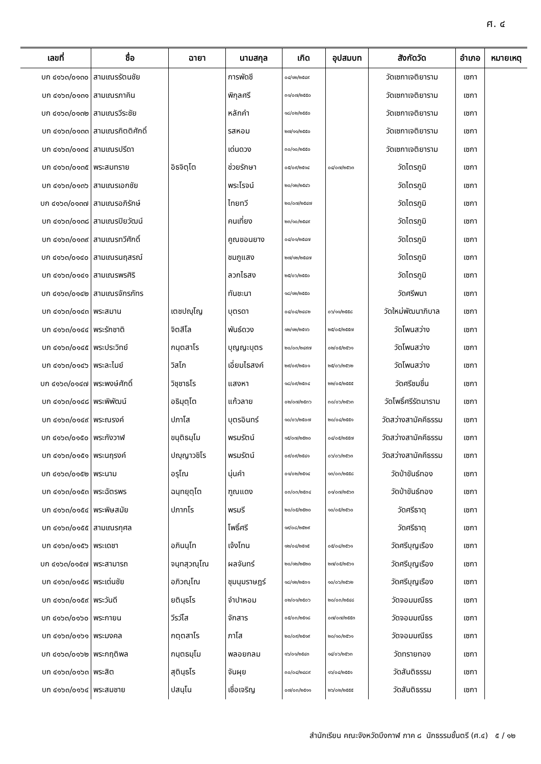ศ. ๔
| เลขที่ | ชื่อ | ฉายา | นามสกุล | เกิด | อุปสมบท | สังกัดวัด | อำเภอ | หมายเหตุ |
| --- | --- | --- | --- | --- | --- | --- | --- | --- |
| บก ๔๑๖๓/๐๑๓๐ | สามเณรรัตนชัย | | การพัดชี | ๐๔/๑๒/๒๕๔๙ | | วัดเซกาเจติยาราม | เซกา | |
| บก ๔๑๖๓/๐๑๓๑ | สามเณรภาคิน | | พิกุลศรี | ๓๑/๐๗/๒๕๕๐ | | วัดเซกาเจติยาราม | เซกา | |
| บก ๔๑๖๓/๐๑๓๒ | สามเณรวีระชัย | | หลักคำ | ๑๘/๐๒/๒๕๕๐ | | วัดเซกาเจติยาราม | เซกา | |
| บก ๔๑๖๓/๐๑๓๓ | สามเณรกิตติศักดิ์ | | รสหอม | ๒๗/๑๑/๒๕๕๐ | | วัดเซกาเจติยาราม | เซกา | |
| บก ๔๑๖๓/๐๑๓๔ | สามเณรปรีดา | | เด่นดวง | ๓๐/๑๐/๒๕๕๐ | | วัดเซกาเจติยาราม | เซกา | |
| บก ๔๑๖๓/๐๑๓๕ | พระสมทราย | อิธจิตฺโต | ช่วยรักษา | ๐๕/๐๙/๒๕๑๔ | ๐๔/๐๗/๒๕๖๓ | วัดไตรภูมิ | เซกา | |
| บก ๔๑๖๓/๐๑๓๖ | สามเณรเอกชัย | | พระโรจน์ | ๒๐/๑๒/๒๕๔๖ | | วัดไตรภูมิ | เซกา | |
| บก ๔๑๖๓/๐๑๓๗ | สามเณรอภิรักษ์ | | ไทยทวี | ๒๐/๐๗/๒๕๔๗ | | วัดไตรภูมิ | เซกา | |
| บก ๔๑๖๓/๐๑๓๘ | สามเณรปิยวัฒน์ | | คนเที่ยง | ๒๓/๑๐/๒๕๔๙ | | วัดไตรภูมิ | เซกา | |
| บก ๔๑๖๓/๐๑๓๙ | สามเณรทวีศักดิ์ | | คูณขอนยาง | ๐๔/๐๑/๒๕๔๗ | | วัดไตรภูมิ | เซกา | |
| บก ๔๑๖๓/๐๑๔๐ | สามเณรนฤสรณ์ | | ชมภูแสง | ๒๗/๑๒/๒๕๔๗ | | วัดไตรภูมิ | เซกา | |
| บก ๔๑๖๓/๐๑๔๑ | สามเณรพรศิริ | | ลวกไธสง | ๒๕/๐๖/๒๕๕๐ | | วัดไตรภูมิ | เซกา | |
| บก ๔๑๖๓/๐๑๔๒ | สามเณรจักรภัทร | | ทันชะนา | ๑๘/๑๒/๒๕๕๐ | | วัดศรีพนา | เซกา | |
| บก ๔๑๖๓/๐๑๔๓ | พระสมาน | เตชปญฺโญ | บุตรดา | ๐๔/๐๔/๒๔๘๒ | ๐๖/๑๑/๒๕๕๘ | วัดใหม่พัฒนาภิบาล | เซกา | |
| บก ๔๑๖๓/๐๑๔๔ | พระรักชาติ | จิตสีโล | พันธ์ดวง | ๑๒/๑๒/๒๕๑๖ | ๒๕/๐๕/๒๕๕๗ | วัดโพนสว่าง | เซกา | |
| บก ๔๑๖๓/๐๑๔๕ | พระประวิทย์ | กนฺตสาโร | บุญญะบุตร | ๒๐/๐๓/๒๔๙๗ | ๐๒/๐๕/๒๕๖๑ | วัดโพนสว่าง | เซกา | |
| บก ๔๑๖๓/๐๑๔๖ | พระละไมย์ | วิสโภ | เอี่ยมไธสงค์ | ๒๙/๐๙/๒๕๐๑ | ๒๕/๐๖/๒๕๖๒ | วัดโพนสว่าง | เซกา | |
| บก ๔๑๖๓/๐๑๔๗ | พระพงษ์ศักดิ์ | วิชฺชาธโร | แสงหา | ๑๘/๐๙/๒๕๓๔ | ๒๒/๐๕/๒๕๕๕ | วัดศรีชมชื่น | เซกา | |
| บก ๔๑๖๓/๐๑๔๘ | พระพิพัฒน์ | อธิมุตฺโต | แก้วลาย | ๐๒/๐๗/๒๕๓๖ | ๓๐/๐๖/๒๕๖๓ | วัดโพธิ์ศรีรัตนาราม | เซกา | |
| บก ๔๑๖๓/๐๑๔๙ | พระณรงค์ | ปภาโส | บุตรอินทร์ | ๑๐/๐๖/๒๕๐๗ | ๒๐/๐๔/๒๕๕๑ | วัดสว่างสามัคคีธรรม | เซกา | |
| บก ๔๑๖๓/๐๑๕๐ | พระกังวาฬ | ขนฺติธมฺโม | พรมรัตน์ | ๑๕/๐๗/๒๕๒๐ | ๐๔/๐๕/๒๕๕๗ | วัดสว่างสามัคคีธรรม | เซกา | |
| บก ๔๑๖๓/๐๑๕๑ | พระนฤรงค์ | ปญฺญาวชิโร | พรมรัตน์ | ๐๙/๐๙/๒๕๔๑ | ๐๖/๐๖/๒๕๖๓ | วัดสว่างสามัคคีธรรม | เซกา | |
| บก ๔๑๖๓/๐๑๕๒ | พระนาม | อรุโณ | นุ่นคำ | ๐๑/๐๒/๒๕๑๔ | ๑๓/๐๓/๒๕๕๘ | วัดป่าขันธ์ทอง | เซกา | |
| บก ๔๑๖๓/๐๑๕๓ | พระฉัตรพร | ฉนฺทยุตฺโต | ฑูณแดง | ๐๓/๐๓/๒๕๓๔ | ๐๑/๐๗/๒๕๖๓ | วัดป่าขันธ์ทอง | เซกา | |
| บก ๔๑๖๓/๐๑๕๔ | พระพิษสมัย | ปภากโร | พรมรี | ๒๐/๐๕/๒๕๒๐ | ๑๐/๐๕/๒๕๖๐ | วัดศรีธาตุ | เซกา | |
| บก ๔๑๖๓/๐๑๕๕ | สามเณรกุศล | | โพธิ์ศรี | ๑๙/๐๘/๒๕๒๙ | | วัดศรีธาตุ | เซกา | |
| บก ๔๑๖๓/๐๑๕๖ | พระเดชา | อภินนฺโท | เจ้งโทน | ๑๒/๐๔/๒๕๑๕ | ๐๕/๐๔/๒๕๖๑ | วัดศรีบุญเรือง | เซกา | |
| บก ๔๑๖๓/๐๑๕๗ | พระสามารถ | จนฺทสุวณฺโณ | ผลจันทร์ | ๒๐/๑๒/๒๕๒๐ | ๒๗/๐๕/๒๕๖๑ | วัดศรีบุญเรือง | เซกา | |
| บก ๔๑๖๓/๐๑๕๘ | พระเด่นชัย | อภิวณฺโณ | ชุมนุมราษฎร์ | ๑๘/๑๒/๒๕๓๑ | ๑๐/๐๖/๒๕๖๒ | วัดศรีบุญเรือง | เซกา | |
| บก ๔๑๖๓/๐๑๕๙ | พระวันดี | ยตินฺธโร | จำปาหอม | ๐๒/๐๑/๒๕๐๖ | ๒๐/๐๓/๒๕๔๘ | วัดจอมมณีธร | เซกา | |
| บก ๔๑๖๓/๐๑๖๐ | พระกายน | วีรวํโส | จักสาร | ๐๕/๐๓/๒๕๑๘ | ๐๗/๐๗/๒๕๕๓ | วัดจอมมณีธร | เซกา | |
| บก ๔๑๖๓/๐๑๖๑ | พระมงคล | กตฺตสาโร | ภาโส | ๒๐/๐๙/๒๕๑๙ | ๒๐/๑๐/๒๕๖๑ | วัดจอมมณีธร | เซกา | |
| บก ๔๑๖๓/๐๑๖๒ | พระกฤติพล | กนฺตธมฺโม | พลอยกลม | ๑๖/๐๑/๒๕๔๓ | ๑๔/๐๖/๒๕๖๓ | วัดทรายทอง | เซกา | |
| บก ๔๑๖๓/๐๑๖๓ | พระสิต | สุตินฺธโร | จันผุย | ๓๐/๐๔/๒๔๘๙ | ๑๖/๐๔/๒๕๕๑ | วัดสันติธรรม | เซกา | |
| บก ๔๑๖๓/๐๑๖๔ | พระสมชาย | ปสนฺโน | เชื่อเจริญ | ๐๗/๐๓/๒๕๑๑ | ๒๖/๐๒/๒๕๕๕ | วัดสันติธรรม | เซกา | |
สำนักเรียน คณะจังหวัดบึงกาฬ ภาค ๘ นักธรรมชั้นตรี (ศ.๔) ๕ / ๑๒